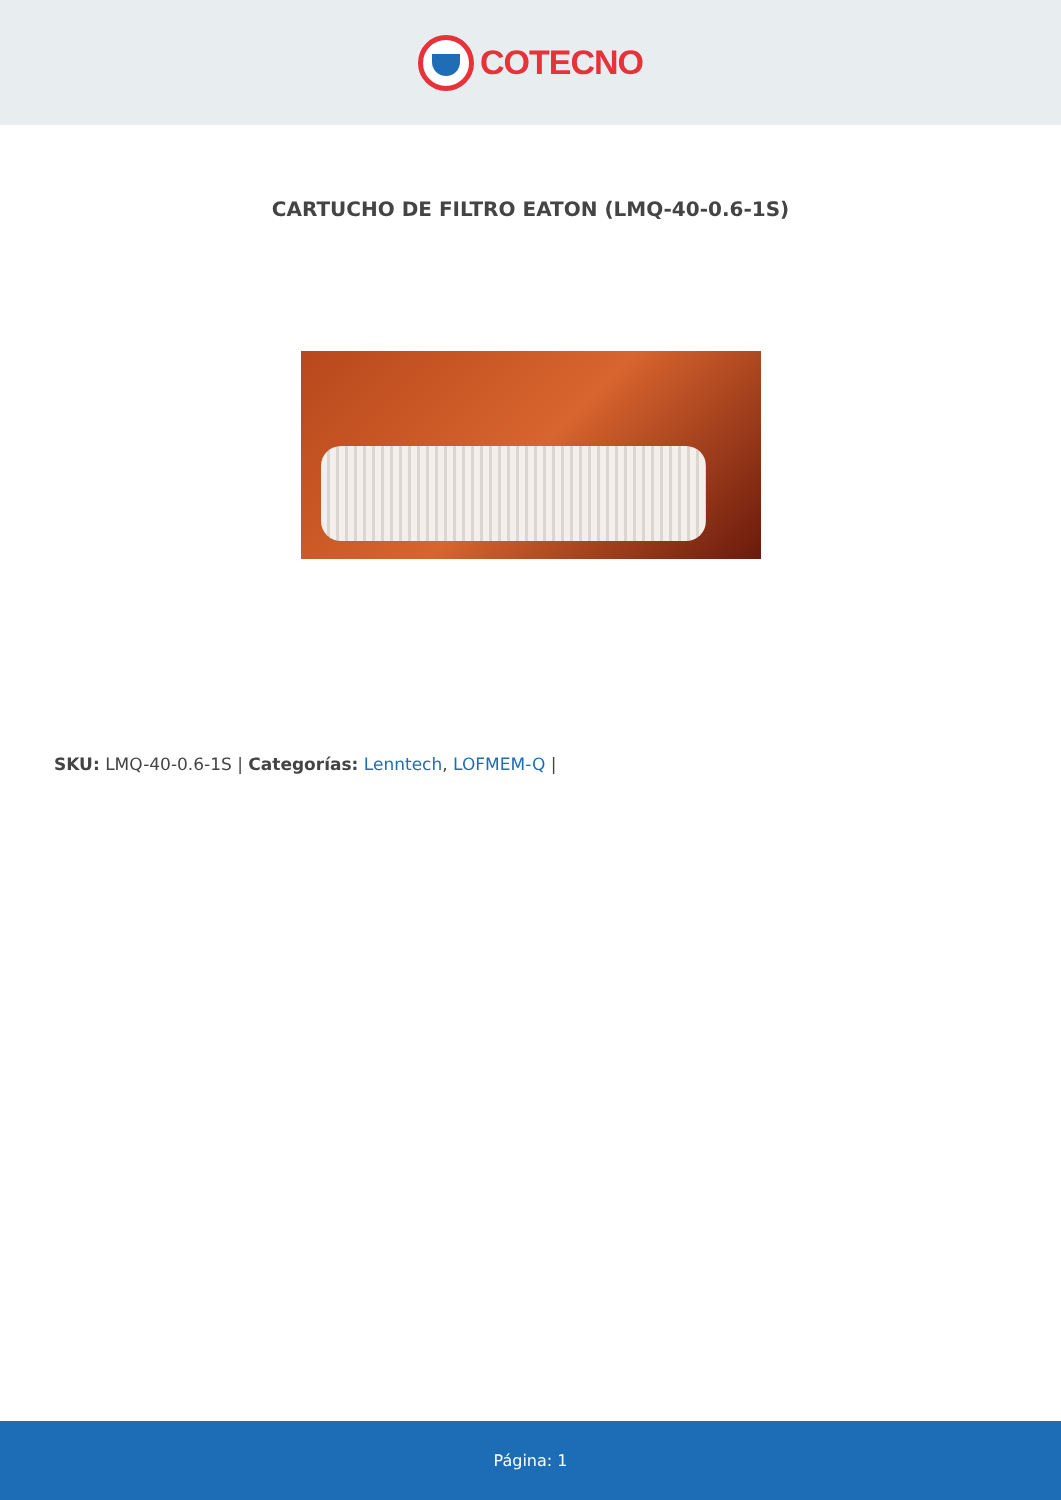COTECNO
CARTUCHO DE FILTRO EATON (LMQ-40-0.6-1S)
SKU: LMQ-40-0.6-1S | Categorías: Lenntech, LOFMEM-Q |
Página: 1